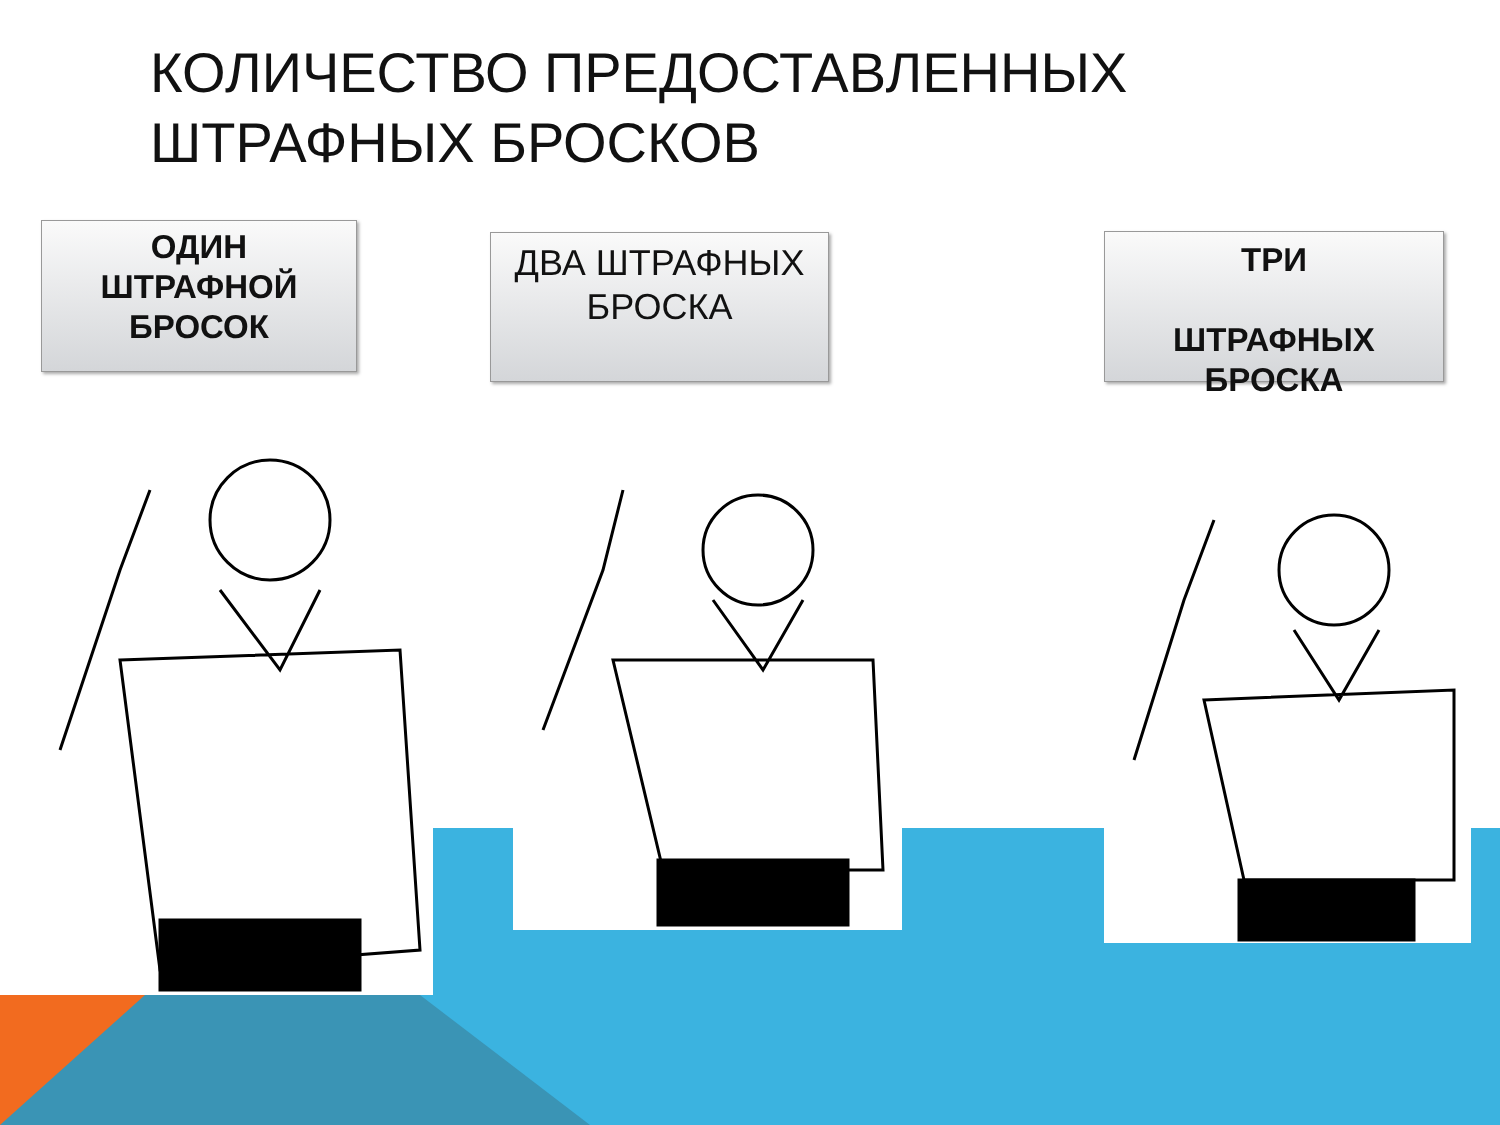КОЛИЧЕСТВО ПРЕДОСТАВЛЕННЫХ
ШТРАФНЫХ БРОСКОВ
ОДИН
ШТРАФНОЙ
БРОСОК
ДВА ШТРАФНЫХ
БРОСКА
ТРИ
ШТРАФНЫХ
БРОСКА